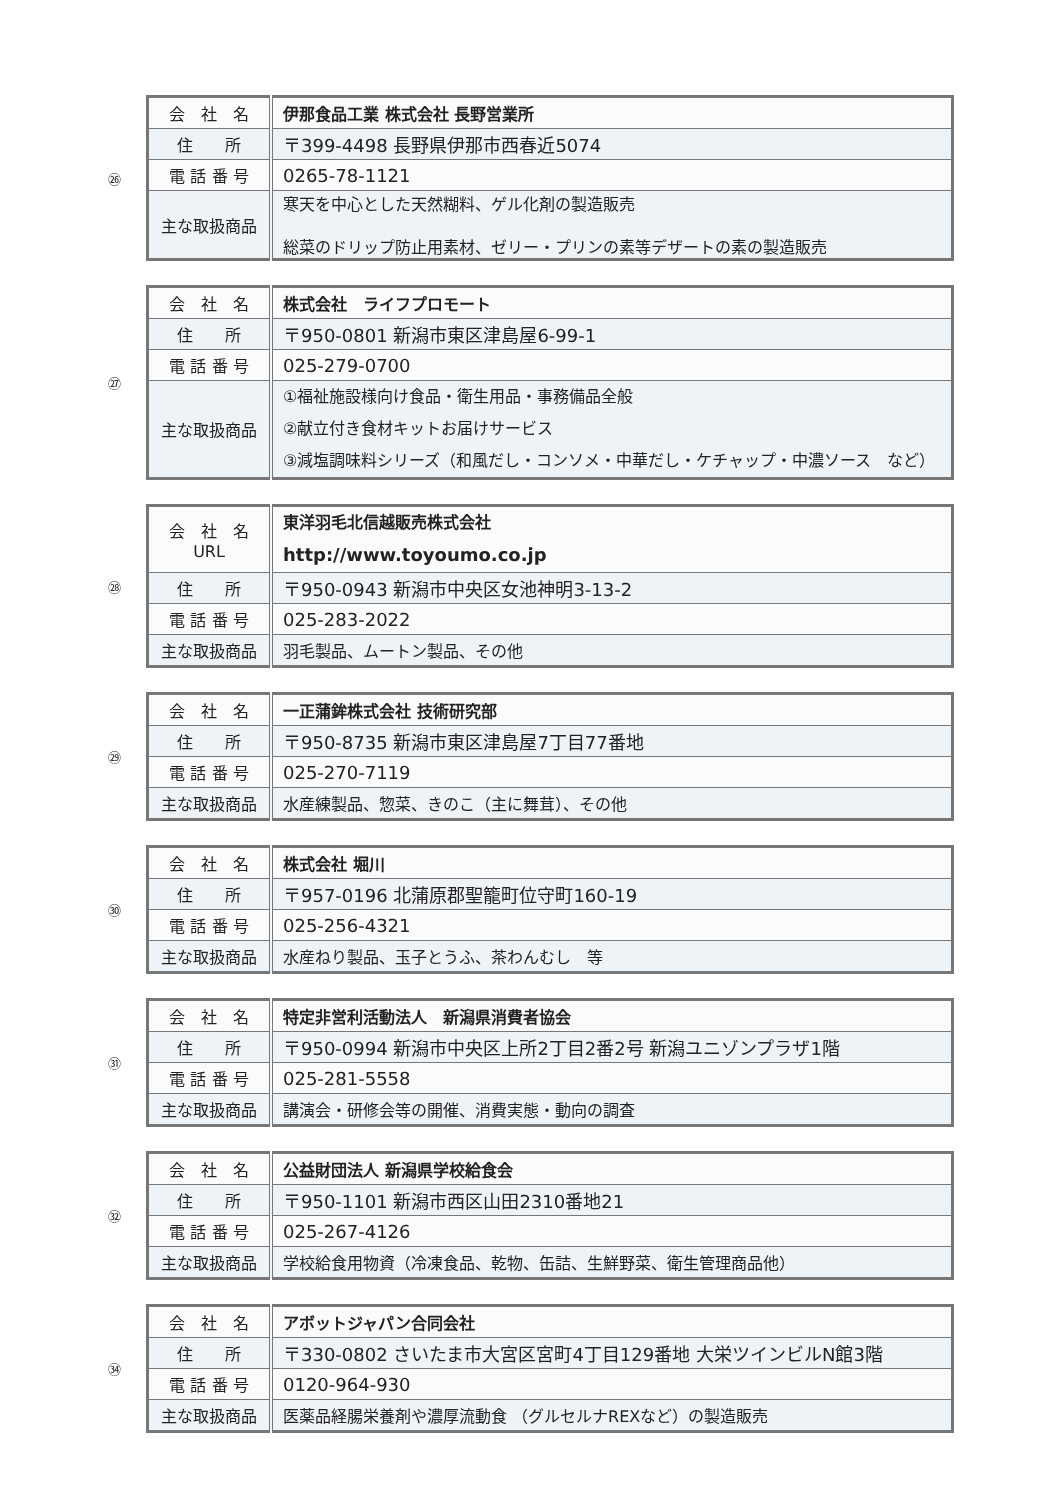㉖
| 会 社 名 | 伊那食品工業 株式会社 長野営業所 |
| 住 所 | 〒399-4498 長野県伊那市西春近5074 |
| 電 話 番 号 | 0265-78-1121 |
| 主な取扱商品 | 寒天を中心とした天然糊料、ゲル化剤の製造販売 総菜のドリップ防止用素材、ゼリー・プリンの素等デザートの素の製造販売 |
㉗
| 会 社 名 | 株式会社 ライフプロモート |
| 住 所 | 〒950-0801 新潟市東区津島屋6-99-1 |
| 電 話 番 号 | 025-279-0700 |
| 主な取扱商品 | ①福祉施設様向け食品・衛生用品・事務備品全般 ②献立付き食材キットお届けサービス ③減塩調味料シリーズ（和風だし・コンソメ・中華だし・ケチャップ・中濃ソース など） |
㉘
| 会 社 名 URL | 東洋羽毛北信越販売株式会社 http://www.toyoumo.co.jp |
| 住 所 | 〒950-0943 新潟市中央区女池神明3-13-2 |
| 電 話 番 号 | 025-283-2022 |
| 主な取扱商品 | 羽毛製品、ムートン製品、その他 |
㉙
| 会 社 名 | 一正蒲鉾株式会社 技術研究部 |
| 住 所 | 〒950-8735 新潟市東区津島屋7丁目77番地 |
| 電 話 番 号 | 025-270-7119 |
| 主な取扱商品 | 水産練製品、惣菜、きのこ（主に舞茸）、その他 |
㉚
| 会 社 名 | 株式会社 堀川 |
| 住 所 | 〒957-0196 北蒲原郡聖籠町位守町160-19 |
| 電 話 番 号 | 025-256-4321 |
| 主な取扱商品 | 水産ねり製品、玉子とうふ、茶わんむし 等 |
㉛
| 会 社 名 | 特定非営利活動法人 新潟県消費者協会 |
| 住 所 | 〒950-0994 新潟市中央区上所2丁目2番2号 新潟ユニゾンプラザ1階 |
| 電 話 番 号 | 025-281-5558 |
| 主な取扱商品 | 講演会・研修会等の開催、消費実態・動向の調査 |
㉜
| 会 社 名 | 公益財団法人 新潟県学校給食会 |
| 住 所 | 〒950-1101 新潟市西区山田2310番地21 |
| 電 話 番 号 | 025-267-4126 |
| 主な取扱商品 | 学校給食用物資（冷凍食品、乾物、缶詰、生鮮野菜、衛生管理商品他） |
㉞
| 会 社 名 | アボットジャパン合同会社 |
| 住 所 | 〒330-0802 さいたま市大宮区宮町4丁目129番地 大栄ツインビルN館3階 |
| 電 話 番 号 | 0120-964-930 |
| 主な取扱商品 | 医薬品経腸栄養剤や濃厚流動食 （グルセルナREXなど）の製造販売 |